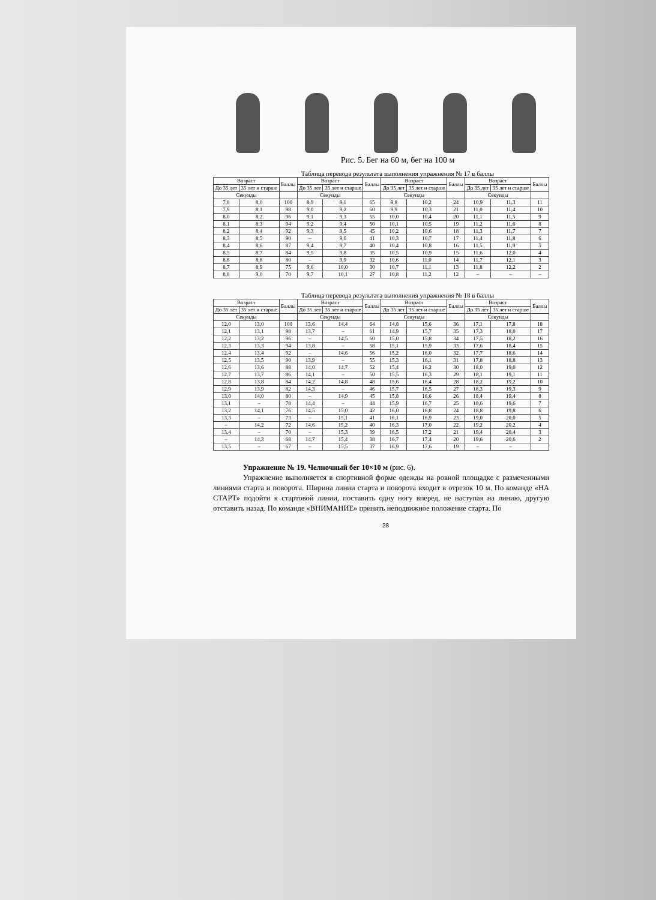Рис. 5. Бег на 60 м, бег на 100 м
Таблица перевода результата выполнения упражнения № 17 в баллы
| Возраст | | Баллы | Возраст | | Баллы | Возраст | | Баллы | Возраст | | Баллы |
| --- | --- | --- | --- | --- | --- | --- | --- | --- | --- | --- | --- |
| До 35 лет | 35 лет и старше | | До 35 лет | 35 лет и старше | | До 35 лет | 35 лет и старше | | До 35 лет | 35 лет и старше | |
| Секунды | | | Секунды | | | Секунды | | | Секунды | | |
| 7,8 | 8,0 | 100 | 8,9 | 9,1 | 65 | 9,8 | 10,2 | 24 | 10,9 | 11,3 | 11 |
| 7,9 | 8,1 | 98 | 9,0 | 9,2 | 60 | 9,9 | 10,3 | 21 | 11,0 | 11,4 | 10 |
| 8,0 | 8,2 | 96 | 9,1 | 9,3 | 55 | 10,0 | 10,4 | 20 | 11,1 | 11,5 | 9 |
| 8,1 | 8,3 | 94 | 9,2 | 9,4 | 50 | 10,1 | 10,5 | 19 | 11,2 | 11,6 | 8 |
| 8,2 | 8,4 | 92 | 9,3 | 9,5 | 45 | 10,2 | 10,6 | 18 | 11,3 | 11,7 | 7 |
| 8,3 | 8,5 | 90 | – | 9,6 | 41 | 10,3 | 10,7 | 17 | 11,4 | 11,8 | 6 |
| 8,4 | 8,6 | 87 | 9,4 | 9,7 | 40 | 10,4 | 10,8 | 16 | 11,5 | 11,9 | 5 |
| 8,5 | 8,7 | 84 | 9,5 | 9,8 | 35 | 10,5 | 10,9 | 15 | 11,6 | 12,0 | 4 |
| 8,6 | 8,8 | 80 | – | 9,9 | 32 | 10,6 | 11,0 | 14 | 11,7 | 12,1 | 3 |
| 8,7 | 8,9 | 75 | 9,6 | 10,0 | 30 | 10,7 | 11,1 | 13 | 11,8 | 12,2 | 2 |
| 8,8 | 9,0 | 70 | 9,7 | 10,1 | 27 | 10,8 | 11,2 | 12 | – | – | – |
Таблица перевода результата выполнения упражнения № 18 в баллы
| Возраст | | Баллы | Возраст | | Баллы | Возраст | | Баллы | Возраст | | Баллы |
| --- | --- | --- | --- | --- | --- | --- | --- | --- | --- | --- | --- |
| До 35 лет | 35 лет и старше | | До 35 лет | 35 лет и старше | | До 35 лет | 35 лет и старше | | До 35 лет | 35 лет и старше | |
| Секунды | | | Секунды | | | Секунды | | | Секунды | | |
| 12,0 | 13,0 | 100 | 13,6 | 14,4 | 64 | 14,8 | 15,6 | 36 | 17,1 | 17,8 | 18 |
| 12,1 | 13,1 | 98 | 13,7 | – | 61 | 14,9 | 15,7 | 35 | 17,3 | 18,0 | 17 |
| 12,2 | 13,2 | 96 | – | 14,5 | 60 | 15,0 | 15,8 | 34 | 17,5 | 18,2 | 16 |
| 12,3 | 13,3 | 94 | 13,8 | – | 58 | 15,1 | 15,9 | 33 | 17,6 | 18,4 | 15 |
| 12,4 | 13,4 | 92 | – | 14,6 | 56 | 15,2 | 16,0 | 32 | 17,7 | 18,6 | 14 |
| 12,5 | 13,5 | 90 | 13,9 | – | 55 | 15,3 | 16,1 | 31 | 17,8 | 18,8 | 13 |
| 12,6 | 13,6 | 88 | 14,0 | 14,7 | 52 | 15,4 | 16,2 | 30 | 18,0 | 19,0 | 12 |
| 12,7 | 13,7 | 86 | 14,1 | – | 50 | 15,5 | 16,3 | 29 | 18,1 | 19,1 | 11 |
| 12,8 | 13,8 | 84 | 14,2 | 14,8 | 48 | 15,6 | 16,4 | 28 | 18,2 | 19,2 | 10 |
| 12,9 | 13,9 | 82 | 14,3 | – | 46 | 15,7 | 16,5 | 27 | 18,3 | 19,3 | 9 |
| 13,0 | 14,0 | 80 | – | 14,9 | 45 | 15,8 | 16,6 | 26 | 18,4 | 19,4 | 8 |
| 13,1 | – | 78 | 14,4 | – | 44 | 15,9 | 16,7 | 25 | 18,6 | 19,6 | 7 |
| 13,2 | 14,1 | 76 | 14,5 | 15,0 | 42 | 16,0 | 16,8 | 24 | 18,8 | 19,8 | 6 |
| 13,3 | – | 73 | – | 15,1 | 41 | 16,1 | 16,9 | 23 | 19,0 | 20,0 | 5 |
| – | 14,2 | 72 | 14,6 | 15,2 | 40 | 16,3 | 17,0 | 22 | 19,2 | 20,2 | 4 |
| 13,4 | – | 70 | – | 15,3 | 39 | 16,5 | 17,2 | 21 | 19,4 | 20,4 | 3 |
| – | 14,3 | 68 | 14,7 | 15,4 | 38 | 16,7 | 17,4 | 20 | 19,6 | 20,6 | 2 |
| 13,5 | – | 67 | – | 15,5 | 37 | 16,9 | 17,6 | 19 | – | – | |
Упражнение № 19. Челночный бег 10×10 м (рис. 6).
Упражнение выполняется в спортивной форме одежды на ровной площадке с размеченными линиями старта и поворота. Ширина линии старта и поворота входит в отрезок 10 м. По команде «НА СТАРТ» подойти к стартовой линии, поставить одну ногу вперед, не наступая на линию, другую отставить назад. По команде «ВНИМАНИЕ» принять неподвижное положение старта. По
28